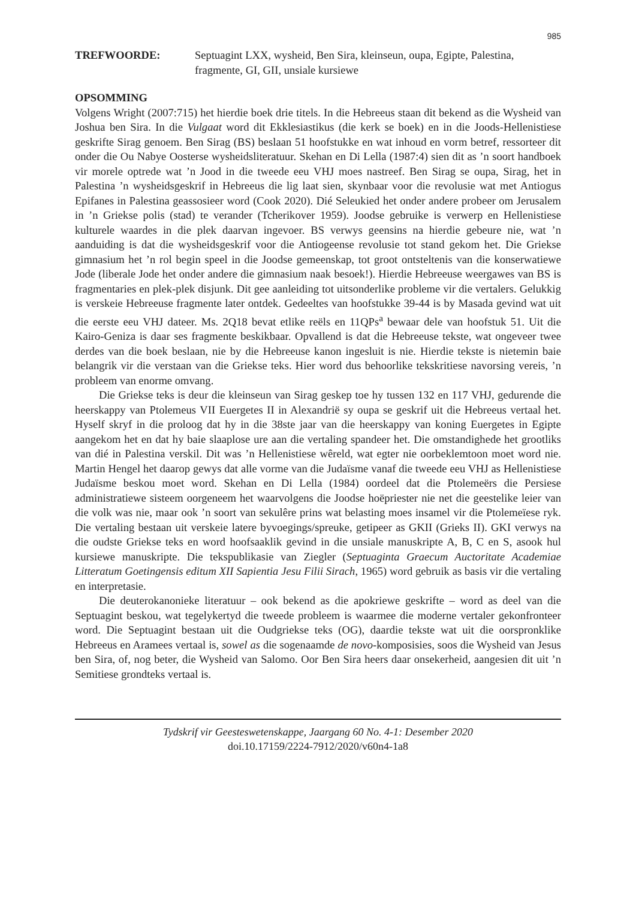985
TREFWOORDE: Septuagint LXX, wysheid, Ben Sira, kleinseun, oupa, Egipte, Palestina, fragmente, GI, GII, unsiale kursiewe
OPSOMMING
Volgens Wright (2007:715) het hierdie boek drie titels. In die Hebreeus staan dit bekend as die Wysheid van Joshua ben Sira. In die Vulgaat word dit Ekklesiastikus (die kerk se boek) en in die Joods-Hellenistiese geskrifte Sirag genoem. Ben Sirag (BS) beslaan 51 hoofstukke en wat inhoud en vorm betref, ressorteer dit onder die Ou Nabye Oosterse wysheidsliteratuur. Skehan en Di Lella (1987:4) sien dit as ’n soort handboek vir morele optrede wat ’n Jood in die tweede eeu VHJ moes nastreef. Ben Sirag se oupa, Sirag, het in Palestina ’n wysheidsgeskrif in Hebreeus die lig laat sien, skynbaar voor die revolusie wat met Antiogus Epifanes in Palestina geassosieer word (Cook 2020). Dié Seleukied het onder andere probeer om Jerusalem in ’n Griekse polis (stad) te verander (Tcherikover 1959). Joodse gebruike is verwerp en Hellenistiese kulturele waardes in die plek daarvan ingevoer. BS verwys geensins na hierdie gebeure nie, wat ’n aanduiding is dat die wysheidsgeskrif voor die Antiogeense revolusie tot stand gekom het. Die Griekse gimnasium het ’n rol begin speel in die Joodse gemeenskap, tot groot ontsteltenis van die konserwatiewe Jode (liberale Jode het onder andere die gimnasium naak besoek!). Hierdie Hebreeuse weergawes van BS is fragmentaries en plek-plek disjunk. Dit gee aanleiding tot uitsonderlike probleme vir die vertalers. Gelukkig is verskeie Hebreeuse fragmente later ontdek. Gedeeltes van hoofstukke 39-44 is by Masada gevind wat uit die eerste eeu VHJ dateer. Ms. 2Q18 bevat etlike reëls en 11QPs<sup>a</sup> bewaar dele van hoofstuk 51. Uit die Kairo-Geniza is daar ses fragmente beskikbaar. Opvallend is dat die Hebreeuse tekste, wat ongeveer twee derdes van die boek beslaan, nie by die Hebreeuse kanon ingesluit is nie. Hierdie tekste is nietemin baie belangrik vir die verstaan van die Griekse teks. Hier word dus behoorlike tekskritiese navorsing vereis, ’n probleem van enorme omvang.
Die Griekse teks is deur die kleinseun van Sirag geskep toe hy tussen 132 en 117 VHJ, gedurende die heerskappy van Ptolemeus VII Euergetes II in Alexandrië sy oupa se geskrif uit die Hebreeus vertaal het. Hyself skryf in die proloog dat hy in die 38ste jaar van die heerskappy van koning Euergetes in Egipte aangekom het en dat hy baie slaaplose ure aan die vertaling spandeer het. Die omstandighede het grootliks van dié in Palestina verskil. Dit was ’n Hellenistiese wêreld, wat egter nie oorbeklemtoon moet word nie. Martin Hengel het daarop gewys dat alle vorme van die Judaïsme vanaf die tweede eeu VHJ as Hellenistiese Judaïsme beskou moet word. Skehan en Di Lella (1984) oordeel dat die Ptolemeërs die Persiese administratiewe sisteem oorgeneem het waarvolgens die Joodse hoëpriester nie net die geestelike leier van die volk was nie, maar ook ’n soort van sekulêre prins wat belasting moes insamel vir die Ptolemeïese ryk. Die vertaling bestaan uit verskeie latere byvoegings/spreuke, getipeer as GKII (Grieks II). GKI verwys na die oudste Griekse teks en word hoofsaaklik gevind in die unsiale manuskripte A, B, C en S, asook hul kursiewe manuskripte. Die tekspublikasie van Ziegler (Septuaginta Graecum Auctoritate Academiae Litteratum Goetingensis editum XII Sapientia Jesu Filii Sirach, 1965) word gebruik as basis vir die vertaling en interpretasie.
Die deuterokanonieke literatuur – ook bekend as die apokriewe geskrifte – word as deel van die Septuagint beskou, wat tegelykertyd die tweede probleem is waarmee die moderne vertaler gekonfronteer word. Die Septuagint bestaan uit die Oudgriekse teks (OG), daardie tekste wat uit die oorspronklike Hebreeus en Aramees vertaal is, sowel as die sogenaamde de novo-komposisies, soos die Wysheid van Jesus ben Sira, of, nog beter, die Wysheid van Salomo. Oor Ben Sira heers daar onsekerheid, aangesien dit uit ’n Semitiese grondteks vertaal is.
Tydskrif vir Geesteswetenskappe, Jaargang 60 No. 4-1: Desember 2020
doi.10.17159/2224-7912/2020/v60n4-1a8